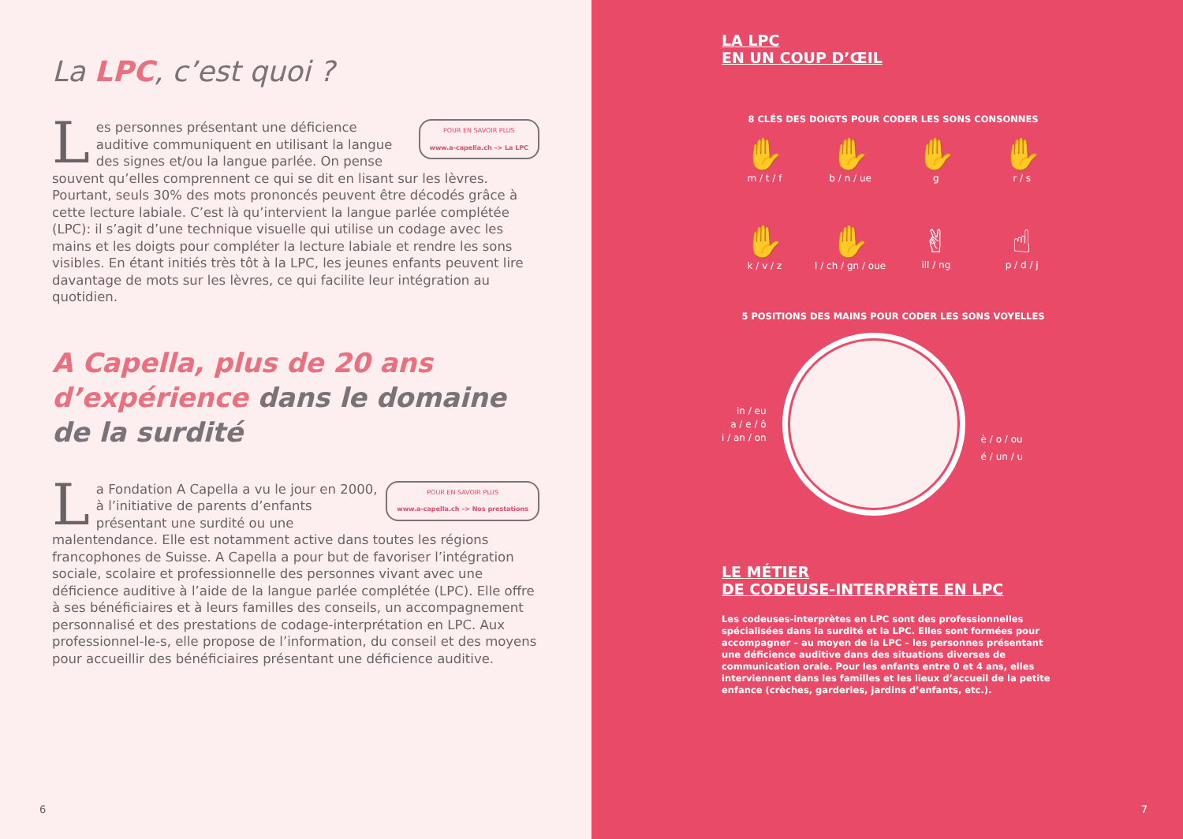La LPC, c’est quoi ?
POUR EN SAVOIR PLUS
www.a-capella.ch –> La LPC
Les personnes présentant une déficience auditive communiquent en utilisant la langue des signes et/ou la langue parlée. On pense souvent qu’elles comprennent ce qui se dit en lisant sur les lèvres. Pourtant, seuls 30% des mots prononcés peuvent être décodés grâce à cette lecture labiale. C’est là qu’intervient la langue parlée complétée (LPC): il s’agit d’une technique visuelle qui utilise un codage avec les mains et les doigts pour compléter la lecture labiale et rendre les sons visibles. En étant initiés très tôt à la LPC, les jeunes enfants peuvent lire davantage de mots sur les lèvres, ce qui facilite leur intégration au quotidien.
A Capella, plus de 20 ans d’expérience dans le domaine de la surdité
POUR EN SAVOIR PLUS
www.a-capella.ch –> Nos prestations
La Fondation A Capella a vu le jour en 2000, à l’initiative de parents d’enfants présentant une surdité ou une malentendance. Elle est notamment active dans toutes les régions francophones de Suisse. A Capella a pour but de favoriser l’intégration sociale, scolaire et professionnelle des personnes vivant avec une déficience auditive à l’aide de la langue parlée complétée (LPC). Elle offre à ses bénéficiaires et à leurs familles des conseils, un accompagnement personnalisé et des prestations de codage-interprétation en LPC. Aux professionnel-le-s, elle propose de l’information, du conseil et des moyens pour accueillir des bénéficiaires présentant une déficience auditive.
6
LA LPC
EN UN COUP D’ŒIL
8 CLÉS DES DOIGTS POUR CODER LES SONS CONSONNES
✋
m / t / f
✋
b / n / ue
✋
g
✋
r / s
✋
k / v / z
✋
l / ch / gn / oue
✌
ill / ng
☝
p / d / j
5 POSITIONS DES MAINS POUR CODER LES SONS VOYELLES
in / eu
a / e / ô
i / an / on
è / o / ou
é / un / u
LE MÉTIER
DE CODEUSE-INTERPRÈTE EN LPC
Les codeuses-interprètes en LPC sont des professionnelles spécialisées dans la surdité et la LPC. Elles sont formées pour accompagner – au moyen de la LPC – les personnes présentant une déficience auditive dans des situations diverses de communication orale. Pour les enfants entre 0 et 4 ans, elles interviennent dans les familles et les lieux d’accueil de la petite enfance (crèches, garderies, jardins d’enfants, etc.).
7